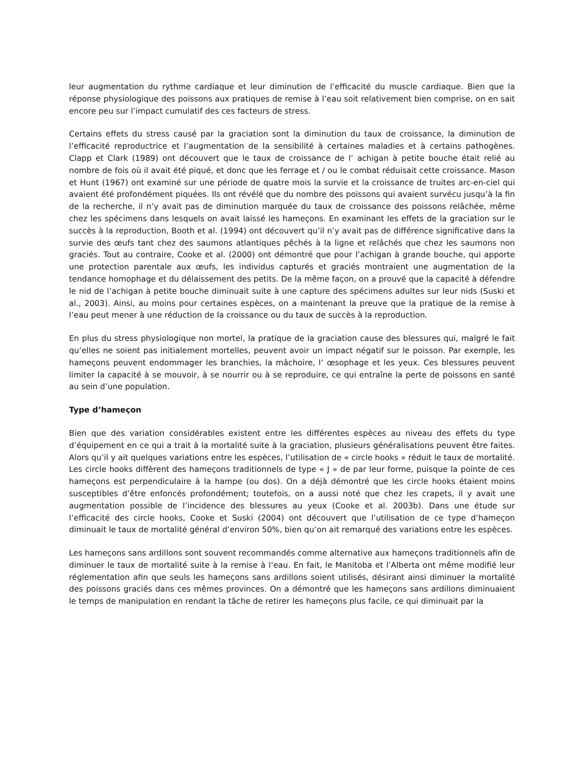leur augmentation du rythme cardiaque et leur diminution de l’efficacité du muscle cardiaque. Bien que la réponse physiologique des poissons aux pratiques de remise à l’eau soit relativement bien comprise, on en sait encore peu sur l’impact cumulatif des ces facteurs de stress.
Certains effets du stress causé par la graciation sont la diminution du taux de croissance, la diminution de l’efficacité reproductrice et l’augmentation de la sensibilité à certaines maladies et à certains pathogènes. Clapp et Clark (1989) ont découvert que le taux de croissance de l’ achigan à petite bouche était relié au nombre de fois où il avait été piqué, et donc que les ferrage et / ou le combat réduisait cette croissance. Mason et Hunt (1967) ont examiné sur une période de quatre mois la survie et la croissance de truites arc-en-ciel qui avaient été profondément piquées. Ils ont révélé que du nombre des poissons qui avaient survécu jusqu’à la fin de la recherche, il n’y avait pas de diminution marquée du taux de croissance des poissons relâchée, même chez les spécimens dans lesquels on avait laissé les hameçons. En examinant les effets de la graciation sur le succès à la reproduction, Booth et al. (1994) ont découvert qu’il n’y avait pas de différence significative dans la survie des œufs tant chez des saumons atlantiques pêchés à la ligne et relâchés que chez les saumons non graciés. Tout au contraire, Cooke et al. (2000) ont démontré que pour l’achigan à grande bouche, qui apporte une protection parentale aux œufs, les individus capturés et graciés montraient une augmentation de la tendance homophage et du délaissement des petits. De la même façon, on a prouvé que la capacité à défendre le nid de l’achigan à petite bouche diminuait suite à une capture des spécimens adultes sur leur nids (Suski et al., 2003). Ainsi, au moins pour certaines espèces, on a maintenant la preuve que la pratique de la remise à l’eau peut mener à une réduction de la croissance ou du taux de succès à la reproduction.
En plus du stress physiologique non mortel, la pratique de la graciation cause des blessures qui, malgré le fait qu’elles ne soient pas initialement mortelles, peuvent avoir un impact négatif sur le poisson. Par exemple, les hameçons peuvent endommager les branchies, la mâchoire, l’ œsophage et les yeux. Ces blessures peuvent limiter la capacité à se mouvoir, à se nourrir ou à se reproduire, ce qui entraîne la perte de poissons en santé au sein d’une population.
Type d’hameçon
Bien que des variation considérables existent entre les différentes espèces au niveau des effets du type d’équipement en ce qui a trait à la mortalité suite à la graciation, plusieurs généralisations peuvent être faites. Alors qu’il y ait quelques variations entre les espèces, l’utilisation de « circle hooks » réduit le taux de mortalité. Les circle hooks diffèrent des hameçons traditionnels de type « J » de par leur forme, puisque la pointe de ces hameçons est perpendiculaire à la hampe (ou dos). On a déjà démontré que les circle hooks étaient moins susceptibles d’être enfoncés profondément; toutefois, on a aussi noté que chez les crapets, il y avait une augmentation possible de l’incidence des blessures au yeux (Cooke et al. 2003b). Dans une étude sur l’efficacité des circle hooks, Cooke et Suski (2004) ont découvert que l’utilisation de ce type d’hameçon diminuait le taux de mortalité général d’environ 50%, bien qu’on ait remarqué des variations entre les espèces.
Les hameçons sans ardillons sont souvent recommandés comme alternative aux hameçons traditionnels afin de diminuer le taux de mortalité suite à la remise à l’eau. En fait, le Manitoba et l’Alberta ont même modifié leur réglementation afin que seuls les hameçons sans ardillons soient utilisés, désirant ainsi diminuer la mortalité des poissons graciés dans ces mêmes provinces. On a démontré que les hameçons sans ardillons diminuaient le temps de manipulation en rendant la tâche de retirer les hameçons plus facile, ce qui diminuait par la